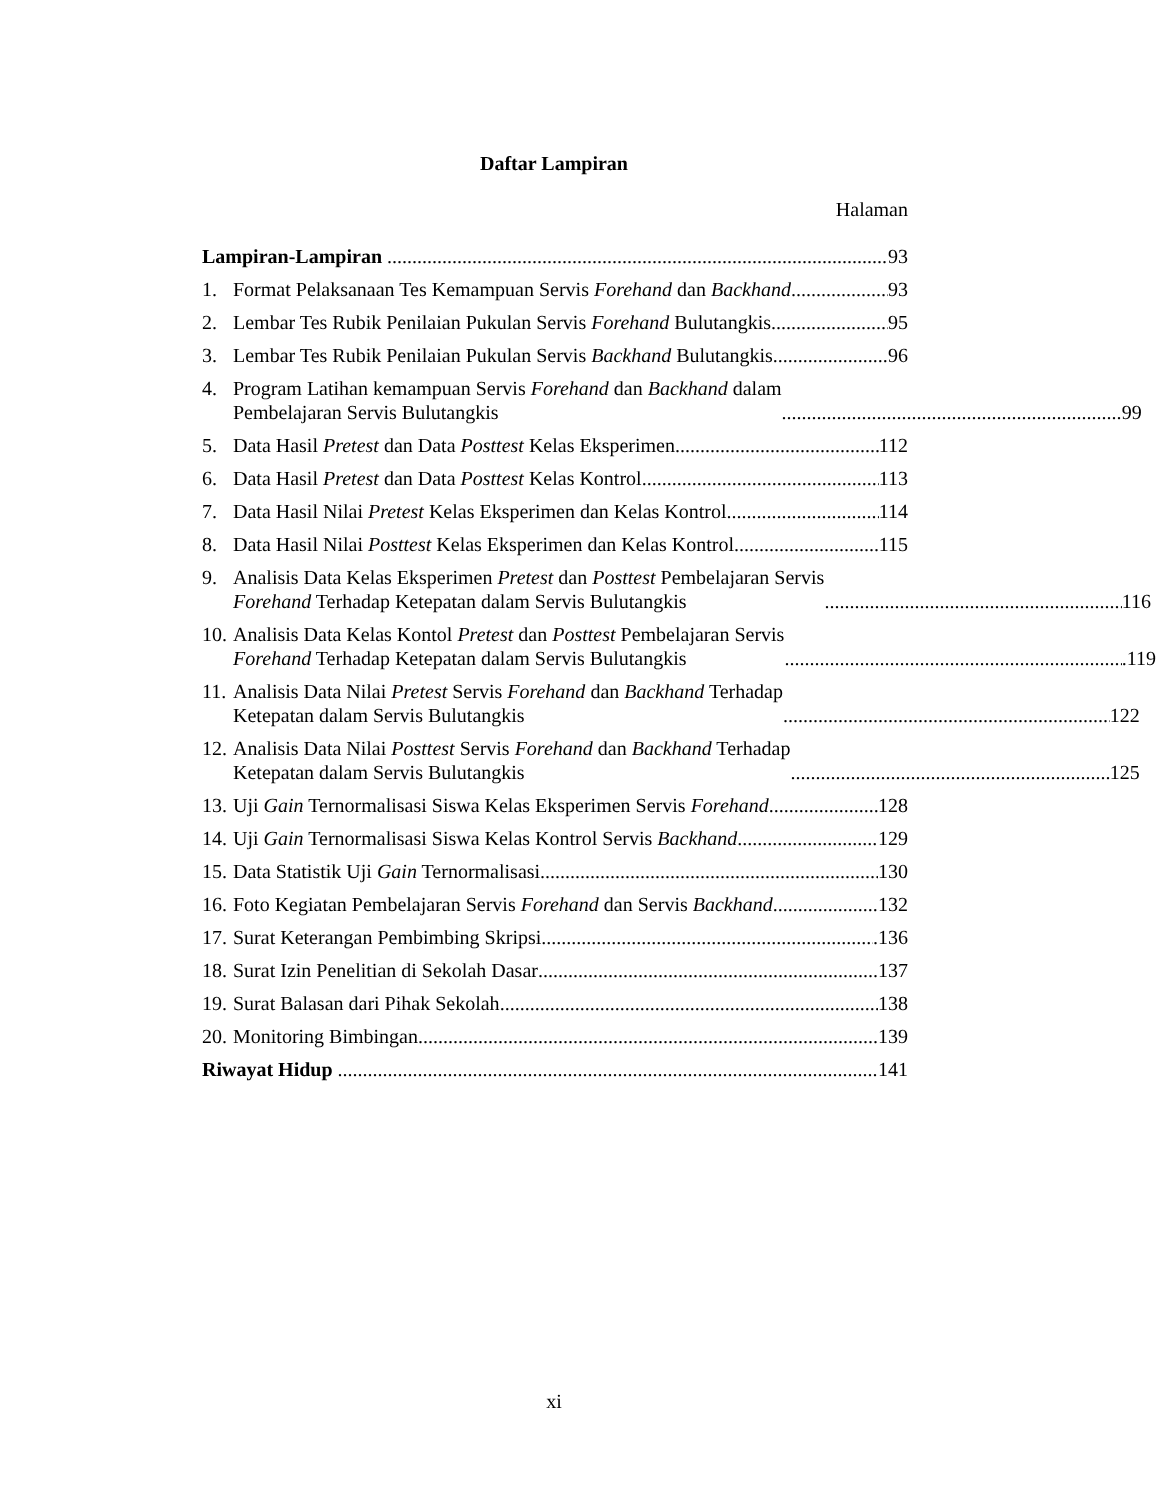Daftar Lampiran
Halaman
Lampiran-Lampiran 93
1. Format Pelaksanaan Tes Kemampuan Servis Forehand dan Backhand 93
2. Lembar Tes Rubik Penilaian Pukulan Servis Forehand Bulutangkis 95
3. Lembar Tes Rubik Penilaian Pukulan Servis Backhand Bulutangkis 96
4. Program Latihan kemampuan Servis Forehand dan Backhand dalam
Pembelajaran Servis Bulutangkis 99
5. Data Hasil Pretest dan Data Posttest Kelas Eksperimen. 112
6. Data Hasil Pretest dan Data Posttest Kelas Kontrol. 113
7. Data Hasil Nilai Pretest Kelas Eksperimen dan Kelas Kontrol. 114
8. Data Hasil Nilai Posttest Kelas Eksperimen dan Kelas Kontrol. 115
9. Analisis Data Kelas Eksperimen Pretest dan Posttest Pembelajaran Servis
Forehand Terhadap Ketepatan dalam Servis Bulutangkis 116
10. Analisis Data Kelas Kontol Pretest dan Posttest Pembelajaran Servis
Forehand Terhadap Ketepatan dalam Servis Bulutangkis .119
11. Analisis Data Nilai Pretest Servis Forehand dan Backhand Terhadap
Ketepatan dalam Servis Bulutangkis 122
12. Analisis Data Nilai Posttest Servis Forehand dan Backhand Terhadap
Ketepatan dalam Servis Bulutangkis 125
13. Uji Gain Ternormalisasi Siswa Kelas Eksperimen Servis Forehand 128
14. Uji Gain Ternormalisasi Siswa Kelas Kontrol Servis Backhand 129
15. Data Statistik Uji Gain Ternormalisasi 130
16. Foto Kegiatan Pembelajaran Servis Forehand dan Servis Backhand 132
17. Surat Keterangan Pembimbing Skripsi .136
18. Surat Izin Penelitian di Sekolah Dasar 137
19. Surat Balasan dari Pihak Sekolah 138
20. Monitoring Bimbingan. 139
Riwayat Hidup 141
xi